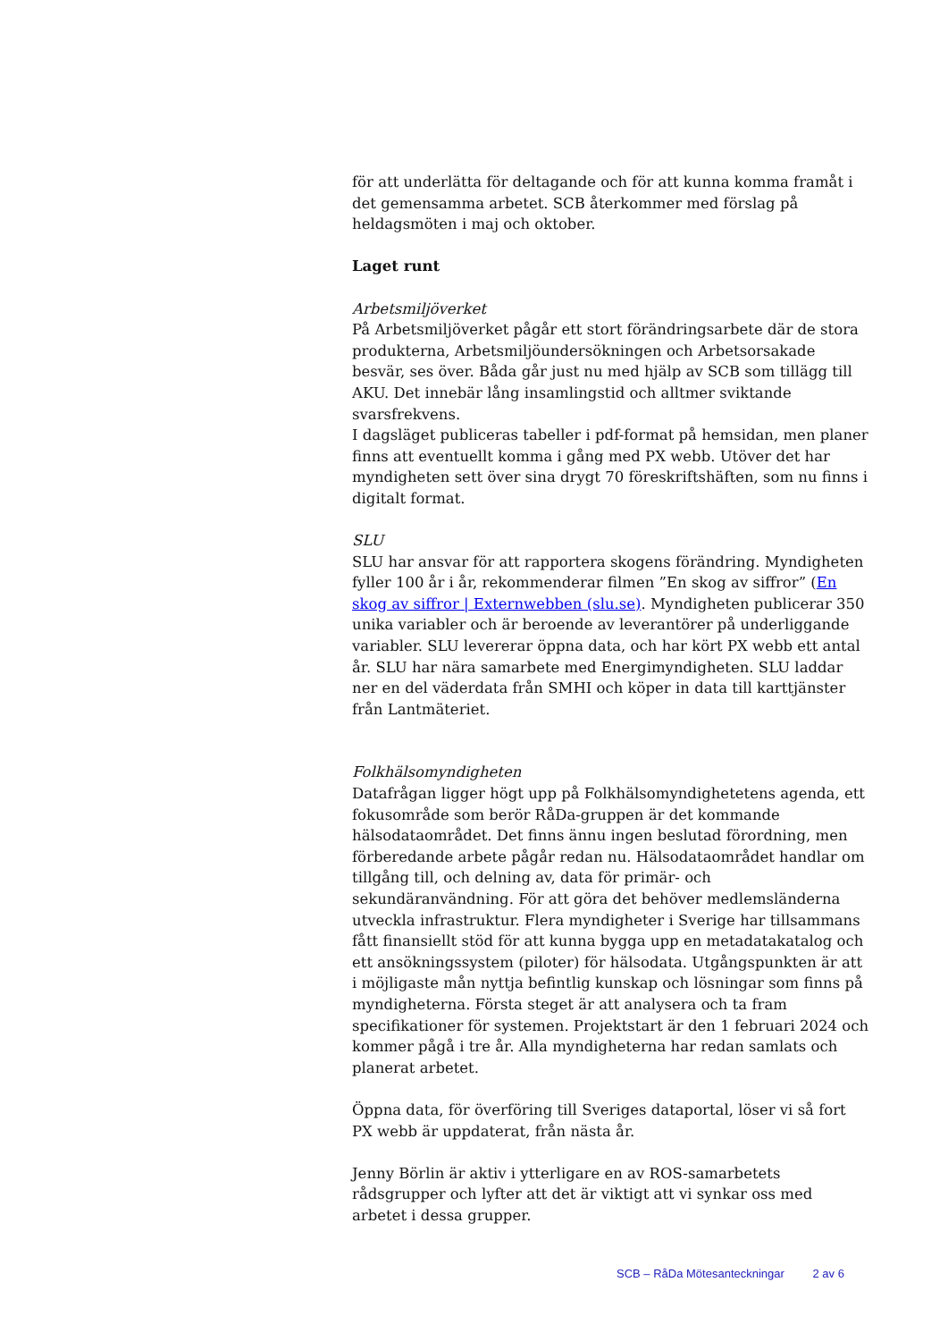för att underlätta för deltagande och för att kunna komma framåt i det gemensamma arbetet. SCB återkommer med förslag på heldagsmöten i maj och oktober.
Laget runt
Arbetsmiljöverket
På Arbetsmiljöverket pågår ett stort förändringsarbete där de stora produkterna, Arbetsmiljöundersökningen och Arbetsorsakade besvär, ses över. Båda går just nu med hjälp av SCB som tillägg till AKU. Det innebär lång insamlingstid och alltmer sviktande svarsfrekvens.
I dagsläget publiceras tabeller i pdf-format på hemsidan, men planer finns att eventuellt komma i gång med PX webb. Utöver det har myndigheten sett över sina drygt 70 föreskriftshäften, som nu finns i digitalt format.
SLU
SLU har ansvar för att rapportera skogens förändring. Myndigheten fyller 100 år i år, rekommenderar filmen ”En skog av siffror” (En skog av siffror | Externwebben (slu.se). Myndigheten publicerar 350 unika variabler och är beroende av leverantörer på underliggande variabler. SLU levererar öppna data, och har kört PX webb ett antal år. SLU har nära samarbete med Energimyndigheten. SLU laddar ner en del väderdata från SMHI och köper in data till karttjänster från Lantmäteriet.
Folkhälsomyndigheten
Datafrågan ligger högt upp på Folkhälsomyndighetetens agenda, ett fokusområde som berör RåDa-gruppen är det kommande hälsodataområdet. Det finns ännu ingen beslutad förordning, men förberedande arbete pågår redan nu. Hälsodataområdet handlar om tillgång till, och delning av, data för primär- och sekundäranvändning. För att göra det behöver medlemsländerna utveckla infrastruktur. Flera myndigheter i Sverige har tillsammans fått finansiellt stöd för att kunna bygga upp en metadatakatalog och ett ansökningssystem (piloter) för hälsodata. Utgångspunkten är att i möjligaste mån nyttja befintlig kunskap och lösningar som finns på myndigheterna. Första steget är att analysera och ta fram specifikationer för systemen. Projektstart är den 1 februari 2024 och kommer pågå i tre år. Alla myndigheterna har redan samlats och planerat arbetet.
Öppna data, för överföring till Sveriges dataportal, löser vi så fort PX webb är uppdaterat, från nästa år.
Jenny Börlin är aktiv i ytterligare en av ROS-samarbetets rådsgrupper och lyfter att det är viktigt att vi synkar oss med arbetet i dessa grupper.
SCB – RåDa Mötesanteckningar 2 av 6